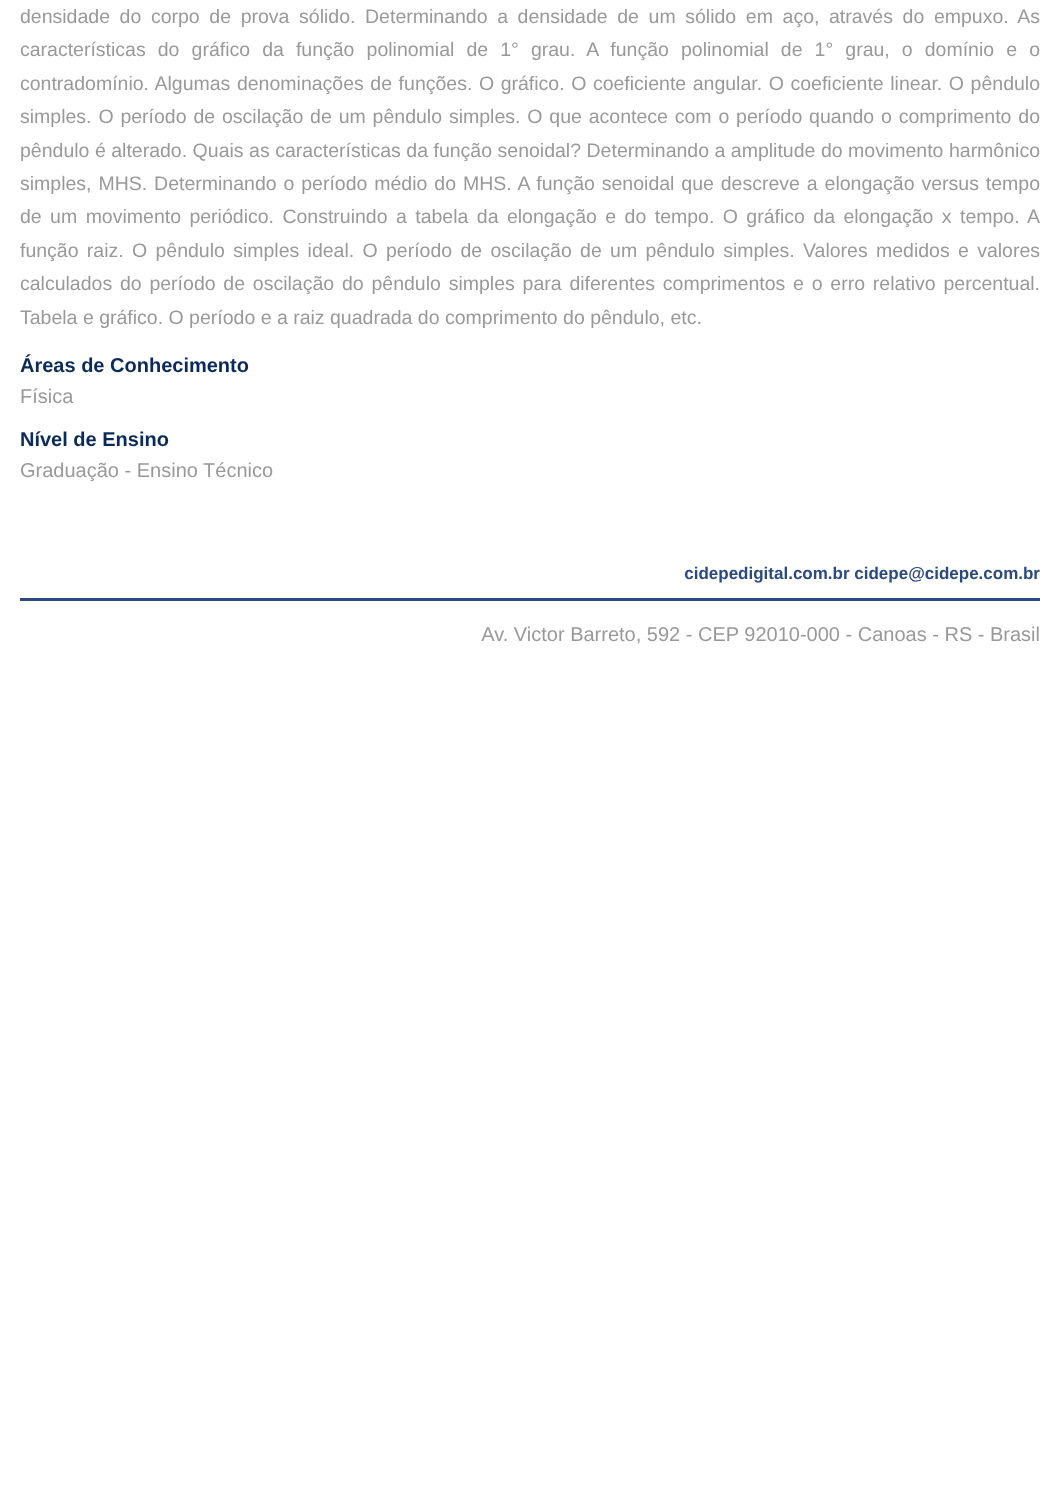densidade do corpo de prova sólido. Determinando a densidade de um sólido em aço, através do empuxo. As características do gráfico da função polinomial de 1° grau. A função polinomial de 1° grau, o domínio e o contradomínio. Algumas denominações de funções. O gráfico. O coeficiente angular. O coeficiente linear. O pêndulo simples. O período de oscilação de um pêndulo simples. O que acontece com o período quando o comprimento do pêndulo é alterado. Quais as características da função senoidal? Determinando a amplitude do movimento harmônico simples, MHS. Determinando o período médio do MHS. A função senoidal que descreve a elongação versus tempo de um movimento periódico. Construindo a tabela da elongação e do tempo. O gráfico da elongação x tempo. A função raiz. O pêndulo simples ideal. O período de oscilação de um pêndulo simples. Valores medidos e valores calculados do período de oscilação do pêndulo simples para diferentes comprimentos e o erro relativo percentual. Tabela e gráfico. O período e a raiz quadrada do comprimento do pêndulo, etc.
Áreas de Conhecimento
Física
Nível de Ensino
Graduação - Ensino Técnico
cidepedigital.com.br cidepe@cidepe.com.br
Av. Victor Barreto, 592 - CEP 92010-000 - Canoas - RS - Brasil